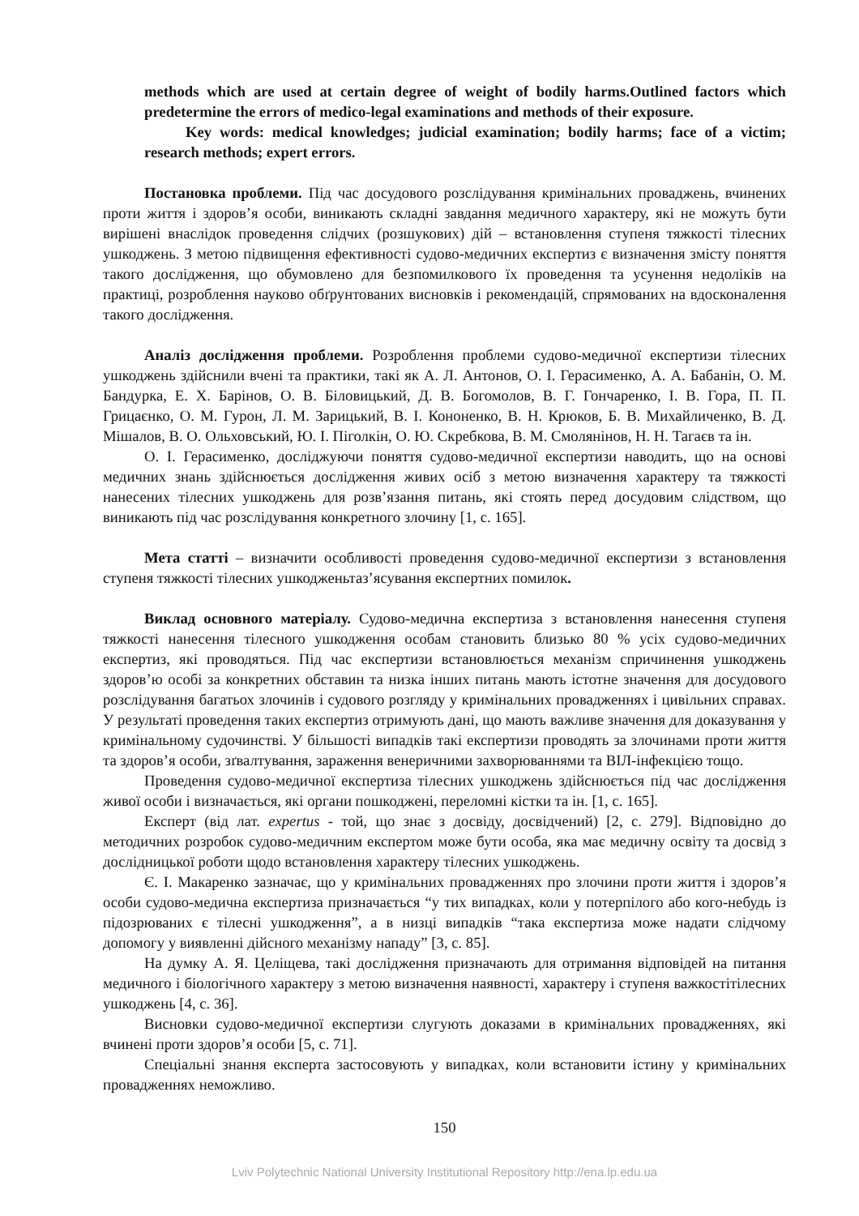methods which are used at certain degree of weight of bodily harms.Outlined factors which predetermine the errors of medico-legal examinations and methods of their exposure.
Key words: medical knowledges; judicial examination; bodily harms; face of a victim; research methods; expert errors.
Постановка проблеми. Під час досудового розслідування кримінальних проваджень, вчинених проти життя і здоров’я особи, виникають складні завдання медичного характеру, які не можуть бути вирішені внаслідок проведення слідчих (розшукових) дій – встановлення ступеня тяжкості тілесних ушкоджень. З метою підвищення ефективності судово-медичних експертиз є визначення змісту поняття такого дослідження, що обумовлено для безпомилкового їх проведення та усунення недоліків на практиці, розроблення науково обґрунтованих висновків і рекомендацій, спрямованих на вдосконалення такого дослідження.
Аналіз дослідження проблеми. Розроблення проблеми судово-медичної експертизи тілесних ушкоджень здійснили вчені та практики, такі як А. Л. Антонов, О. І. Герасименко, А. А. Бабанін, О. М. Бандурка, Е. Х. Барінов, О. В. Біловицький, Д. В. Богомолов, В. Г. Гончаренко, І. В. Гора, П. П. Грицаєнко, О. М. Гурон, Л. М. Зарицький, В. І. Кононенко, В. Н. Крюков, Б. В. Михайличенко, В. Д. Мішалов, В. О. Ольховський, Ю. І. Піголкін, О. Ю. Скребкова, В. М. Смолянінов, Н. Н. Тагаєв та ін.
О. І. Герасименко, досліджуючи поняття судово-медичної експертизи наводить, що на основі медичних знань здійснюється дослідження живих осіб з метою визначення характеру та тяжкості нанесених тілесних ушкоджень для розв’язання питань, які стоять перед досудовим слідством, що виникають під час розслідування конкретного злочину [1, с. 165].
Мета статті – визначити особливості проведення судово-медичної експертизи з встановлення ступеня тяжкості тілесних ушкодженьтаз’ясування експертних помилок.
Виклад основного матеріалу. Судово-медична експертиза з встановлення нанесення ступеня тяжкості нанесення тілесного ушкодження особам становить близько 80 % усіх судово-медичних експертиз, які проводяться. Під час експертизи встановлюється механізм спричинення ушкоджень здоров’ю особі за конкретних обставин та низка інших питань мають істотне значення для досудового розслідування багатьох злочинів і судового розгляду у кримінальних провадженнях і цивільних справах. У результаті проведення таких експертиз отримують дані, що мають важливе значення для доказування у кримінальному судочинстві. У більшості випадків такі експертизи проводять за злочинами проти життя та здоров’я особи, зґвалтування, зараження венеричними захворюваннями та ВІЛ-інфекцією тощо.
Проведення судово-медичної експертиза тілесних ушкоджень здійснюється під час дослідження живої особи і визначається, які органи пошкоджені, переломні кістки та ін. [1, с. 165].
Експерт (від лат. expertus - той, що знає з досвіду, досвідчений) [2, с. 279]. Відповідно до методичних розробок судово-медичним експертом може бути особа, яка має медичну освіту та досвід з дослідницької роботи щодо встановлення характеру тілесних ушкоджень.
Є. І. Макаренко зазначає, що у кримінальних провадженнях про злочини проти життя і здоров’я особи судово-медична експертиза призначається “у тих випадках, коли у потерпілого або кого-небудь із підозрюваних є тілесні ушкодження”, а в низці випадків “така експертиза може надати слідчому допомогу у виявленні дійсного механізму нападу” [3, с. 85].
На думку А. Я. Целіщева, такі дослідження призначають для отримання відповідей на питання медичного і біологічного характеру з метою визначення наявності, характеру і ступеня важкостітілесних ушкоджень [4, с. 36].
Висновки судово-медичної експертизи слугують доказами в кримінальних провадженнях, які вчинені проти здоров’я особи [5, с. 71].
Спеціальні знання експерта застосовують у випадках, коли встановити істину у кримінальних провадженнях неможливо.
150
Lviv Polytechnic National University Institutional Repository http://ena.lp.edu.ua